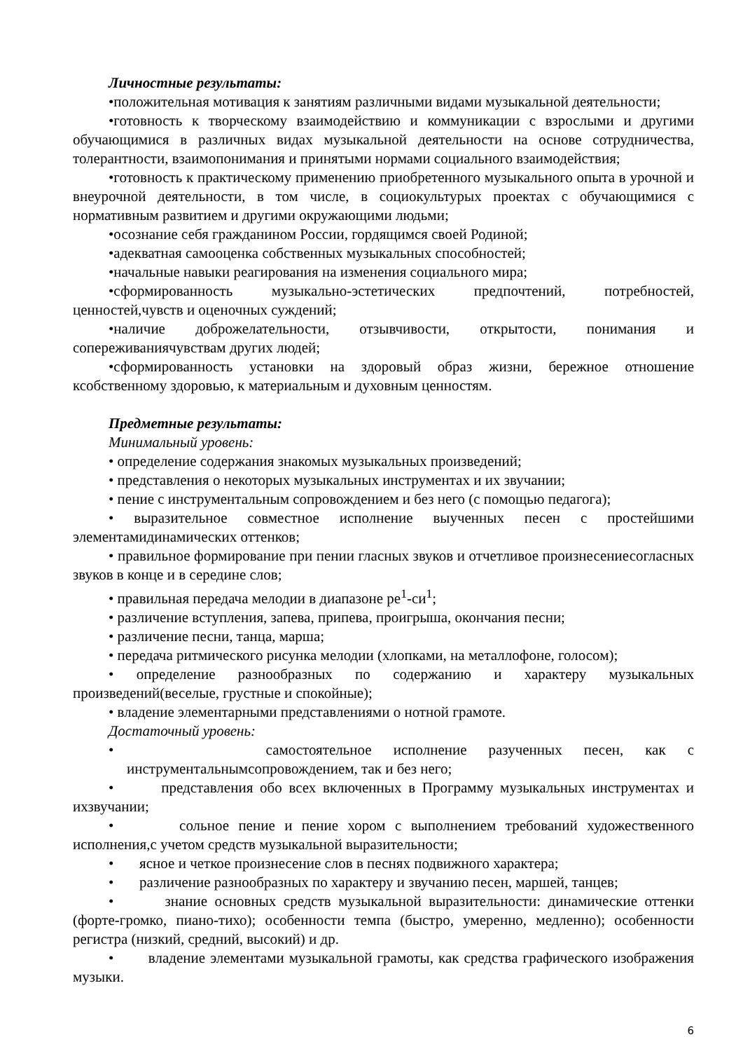Личностные результаты:
•положительная мотивация к занятиям различными видами музыкальной деятельности;
•готовность к творческому взаимодействию и коммуникации с взрослыми и другими обучающимися в различных видах музыкальной деятельности на основе сотрудничества, толерантности, взаимопонимания и принятыми нормами социального взаимодействия;
•готовность к практическому применению приобретенного музыкального опыта в урочной и внеурочной деятельности, в том числе, в социокультурых проектах с обучающимися с нормативным развитием и другими окружающими людьми;
•осознание себя гражданином России, гордящимся своей Родиной;
•адекватная самооценка собственных музыкальных способностей;
•начальные навыки реагирования на изменения социального мира;
•сформированность музыкально-эстетических предпочтений, потребностей, ценностей,чувств и оценочных суждений;
•наличие доброжелательности, отзывчивости, открытости, понимания и сопереживаниячувствам других людей;
•сформированность установки на здоровый образ жизни, бережное отношение ксобственному здоровью, к материальным и духовным ценностям.
Предметные результаты:
Минимальный уровень:
• определение содержания знакомых музыкальных произведений;
• представления о некоторых музыкальных инструментах и их звучании;
• пение с инструментальным сопровождением и без него (с помощью педагога);
• выразительное совместное исполнение выученных песен с простейшими элементамидинамических оттенков;
• правильное формирование при пении гласных звуков и отчетливое произнесениесогласных звуков в конце и в середине слов;
• правильная передача мелодии в диапазоне ре<sup>1</sup>-си<sup>1</sup>;
• различение вступления, запева, припева, проигрыша, окончания песни;
• различение песни, танца, марша;
• передача ритмического рисунка мелодии (хлопками, на металлофоне, голосом);
• определение разнообразных по содержанию и характеру музыкальных произведений(веселые, грустные и спокойные);
• владение элементарными представлениями о нотной грамоте.
Достаточный уровень:
• самостоятельное исполнение разученных песен, как с инструментальнымсопровождением, так и без него;
• представления обо всех включенных в Программу музыкальных инструментах и ихзвучании;
• сольное пение и пение хором с выполнением требований художественного исполнения,с учетом средств музыкальной выразительности;
• ясное и четкое произнесение слов в песнях подвижного характера;
• различение разнообразных по характеру и звучанию песен, маршей, танцев;
• знание основных средств музыкальной выразительности: динамические оттенки (форте-громко, пиано-тихо); особенности темпа (быстро, умеренно, медленно); особенности регистра (низкий, средний, высокий) и др.
• владение элементами музыкальной грамоты, как средства графического изображения музыки.
6